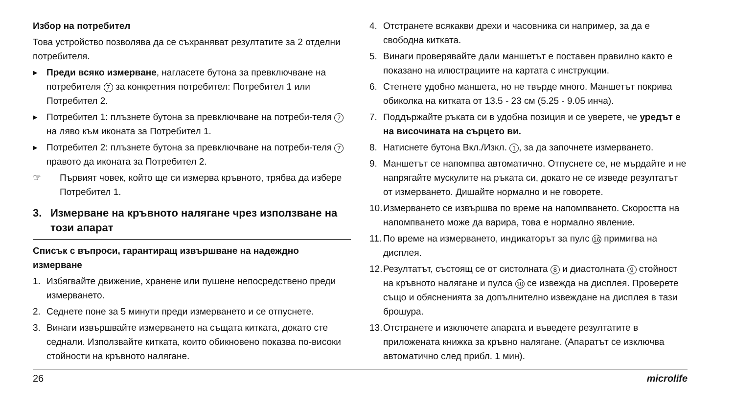Избор на потребител
Това устройство позволява да се съхраняват резултатите за 2 отделни потребителя.
▸ Преди всяко измерване, нагласете бутона за превключване на потребителя 7 за конкретния потребител: Потребител 1 или Потребител 2.
▸ Потребител 1: плъзнете бутона за превключване на потреби-теля 7 на ляво към иконата за Потребител 1.
▸ Потребител 2: плъзнете бутона за превключване на потреби-теля 7 правото да иконата за Потребител 2.
☞ Първият човек, който ще си измерва кръвното, трябва да избере Потребител 1.
3. Измерване на кръвното налягане чрез използване на този апарат
Списък с въпроси, гарантиращ извършване на надеждно измерване
1. Избягвайте движение, хранене или пушене непосредствено преди измерването.
2. Седнете поне за 5 минути преди измерването и се отпуснете.
3. Винаги извършвайте измерването на същата китката, докато сте седнали. Използвайте китката, които обикновено показва по-високи стойности на кръвното налягане.
4. Отстранете всякакви дрехи и часовника си например, за да е свободна китката.
5. Винаги проверявайте дали маншетът е поставен правилно както е показано на илюстрациите на картата с инструкции.
6. Стегнете удобно маншета, но не твърде много. Маншетът покрива обиколка на китката от 13.5 - 23 см (5.25 - 9.05 инча).
7. Поддържайте ръката си в удобна позиция и се уверете, че уредът е на височината на сърцето ви.
8. Натиснете бутона Вкл./Изкл. 1, за да започнете измерването.
9. Маншетът се напомпва автоматично. Отпуснете се, не мърдайте и не напрягайте мускулите на ръката си, докато не се изведе резултатът от измерването. Дишайте нормално и не говорете.
10. Измерването се извършва по време на напомпването. Скоростта на напомпването може да варира, това е нормално явление.
11. По време на измерването, индикаторът за пулс 16 примигва на дисплея.
12. Резултатът, състоящ се от систолната 8 и диастолната 9 стойност на кръвното налягане и пулса 10 се извежда на дисплея. Проверете също и обясненията за допълнително извеждане на дисплея в тази брошура.
13. Отстранете и изключете апарата и въведете резултатите в приложената книжка за кръвно налягане. (Апаратът се изключва автоматично след прибл. 1 мин).
26 microlife